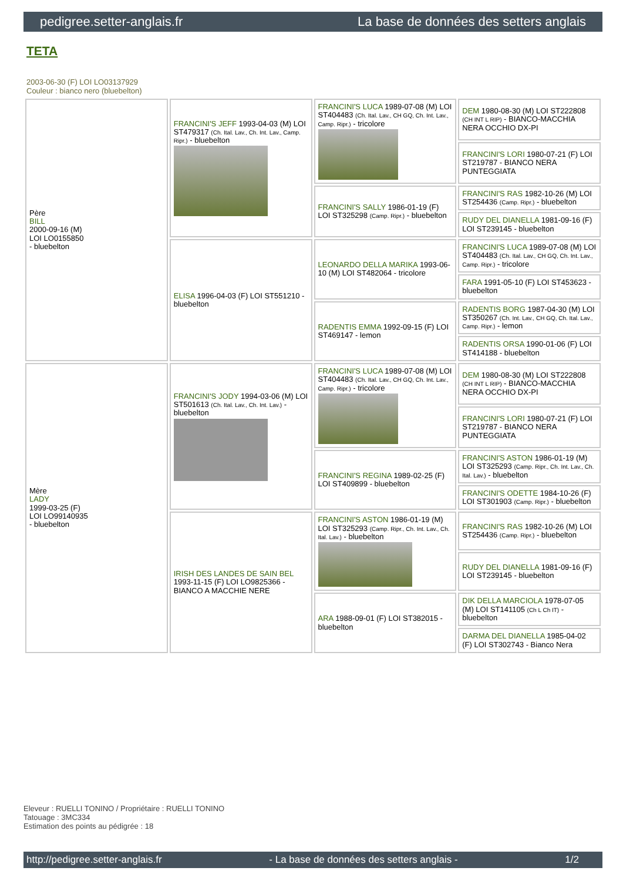pedigree.setter-anglais.fr La base de données des setters anglais
TETA
2003-06-30 (F) LOI LO03137929
Couleur : bianco nero (bluebelton)
| Père BILL 2000-09-16 (M) LOI LO0155850 - bluebelton | FRANCINI'S JEFF 1993-04-03 (M) LOI ST479317 (Ch. Ital. Lav., Ch. Int. Lav., Camp. Ripr.) - bluebelton | FRANCINI'S LUCA 1989-07-08 (M) LOI ST404483 (Ch. Ital. Lav., CH GQ, Ch. Int. Lav., Camp. Ripr.) - tricolore | DEM 1980-08-30 (M) LOI ST222808 (CH INT L RIP) - BIANCO-MACCHIA NERA OCCHIO DX-PI |
| | | | FRANCINI'S LORI 1980-07-21 (F) LOI ST219787 - BIANCO NERA PUNTEGGIATA |
| | | FRANCINI'S SALLY 1986-01-19 (F) LOI ST325298 (Camp. Ripr.) - bluebelton | FRANCINI'S RAS 1982-10-26 (M) LOI ST254436 (Camp. Ripr.) - bluebelton |
| | | | RUDY DEL DIANELLA 1981-09-16 (F) LOI ST239145 - bluebelton |
| | ELISA 1996-04-03 (F) LOI ST551210 - bluebelton | LEONARDO DELLA MARIKA 1993-06-10 (M) LOI ST482064 - tricolore | FRANCINI'S LUCA 1989-07-08 (M) LOI ST404483 (Ch. Ital. Lav., CH GQ, Ch. Int. Lav., Camp. Ripr.) - tricolore |
| | | | FARA 1991-05-10 (F) LOI ST453623 - bluebelton |
| | | RADENTIS EMMA 1992-09-15 (F) LOI ST469147 - lemon | RADENTIS BORG 1987-04-30 (M) LOI ST350267 (Ch. Int. Lav., CH GQ, Ch. Ital. Lav., Camp. Ripr.) - lemon |
| | | | RADENTIS ORSA 1990-01-06 (F) LOI ST414188 - bluebelton |
| Mère LADY 1999-03-25 (F) LOI LO99140935 - bluebelton | FRANCINI'S JODY 1994-03-06 (M) LOI ST501613 (Ch. Ital. Lav., Ch. Int. Lav.) - bluebelton | FRANCINI'S LUCA 1989-07-08 (M) LOI ST404483 (Ch. Ital. Lav., CH GQ, Ch. Int. Lav., Camp. Ripr.) - tricolore | DEM 1980-08-30 (M) LOI ST222808 (CH INT L RIP) - BIANCO-MACCHIA NERA OCCHIO DX-PI |
| | | | FRANCINI'S LORI 1980-07-21 (F) LOI ST219787 - BIANCO NERA PUNTEGGIATA |
| | | FRANCINI'S REGINA 1989-02-25 (F) LOI ST409899 - bluebelton | FRANCINI'S ASTON 1986-01-19 (M) LOI ST325293 (Camp. Ripr., Ch. Int. Lav., Ch. Ital. Lav.) - bluebelton |
| | | | FRANCINI'S ODETTE 1984-10-26 (F) LOI ST301903 (Camp. Ripr.) - bluebelton |
| | IRISH DES LANDES DE SAIN BEL 1993-11-15 (F) LOI LO9825366 - BIANCO A MACCHIE NERE | FRANCINI'S ASTON 1986-01-19 (M) LOI ST325293 (Camp. Ripr., Ch. Int. Lav., Ch. Ital. Lav.) - bluebelton | FRANCINI'S RAS 1982-10-26 (M) LOI ST254436 (Camp. Ripr.) - bluebelton |
| | | | RUDY DEL DIANELLA 1981-09-16 (F) LOI ST239145 - bluebelton |
| | | ARA 1988-09-01 (F) LOI ST382015 - bluebelton | DIK DELLA MARCIOLA 1978-07-05 (M) LOI ST141105 (Ch L Ch IT) - bluebelton |
| | | | DARMA DEL DIANELLA 1985-04-02 (F) LOI ST302743 - Bianco Nera |
Eleveur : RUELLI TONINO / Propriétaire : RUELLI TONINO
Tatouage : 3MC334
Estimation des points au pédigrée : 18
http://pedigree.setter-anglais.fr - La base de données des setters anglais - 1/2